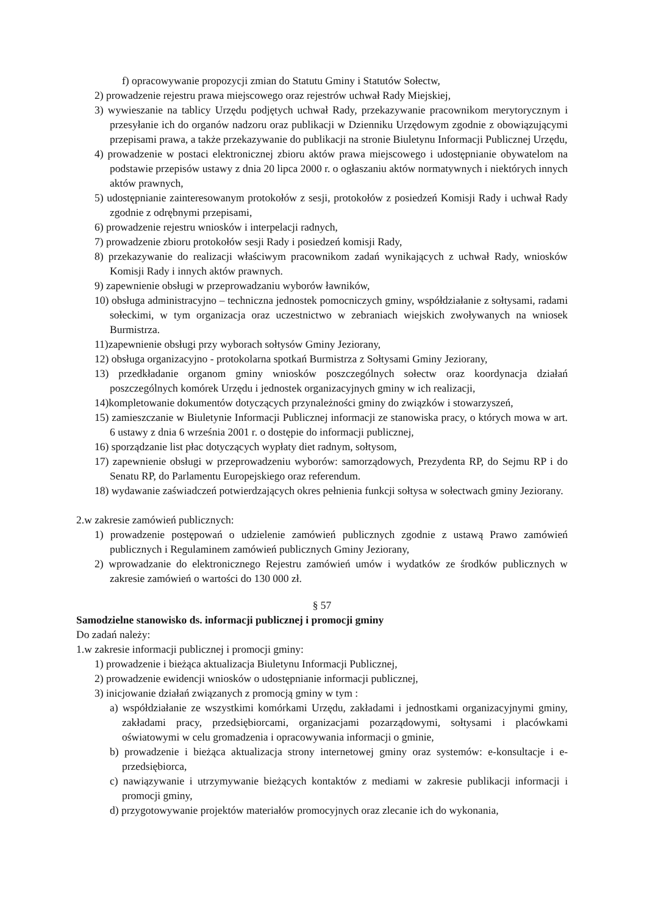f) opracowywanie propozycji zmian do Statutu Gminy i Statutów Sołectw,
2) prowadzenie rejestru prawa miejscowego oraz rejestrów uchwał Rady Miejskiej,
3) wywieszanie na tablicy Urzędu podjętych uchwał Rady, przekazywanie pracownikom merytorycznym i przesyłanie ich do organów nadzoru oraz publikacji w Dzienniku Urzędowym zgodnie z obowiązującymi przepisami prawa, a także przekazywanie do publikacji na stronie Biuletynu Informacji Publicznej Urzędu,
4) prowadzenie w postaci elektronicznej zbioru aktów prawa miejscowego i udostępnianie obywatelom na podstawie przepisów ustawy z dnia 20 lipca 2000 r. o ogłaszaniu aktów normatywnych i niektórych innych aktów prawnych,
5) udostępnianie zainteresowanym protokołów z sesji, protokołów z posiedzeń Komisji Rady i uchwał Rady zgodnie z odrębnymi przepisami,
6) prowadzenie rejestru wniosków i interpelacji radnych,
7) prowadzenie zbioru protokołów sesji Rady i posiedzeń komisji Rady,
8) przekazywanie do realizacji właściwym pracownikom zadań wynikających z uchwał Rady, wniosków Komisji Rady i innych aktów prawnych.
9) zapewnienie obsługi w przeprowadzaniu wyborów ławników,
10) obsługa administracyjno – techniczna jednostek pomocniczych gminy, współdziałanie z sołtysami, radami sołeckimi, w tym organizacja oraz uczestnictwo w zebraniach wiejskich zwoływanych na wniosek Burmistrza.
11)zapewnienie obsługi przy wyborach sołtysów Gminy Jeziorany,
12) obsługa organizacyjno - protokolarna spotkań Burmistrza z Sołtysami Gminy Jeziorany,
13) przedkładanie organom gminy wniosków poszczególnych sołectw oraz koordynacja działań poszczególnych komórek Urzędu i jednostek organizacyjnych gminy w ich realizacji,
14)kompletowanie dokumentów dotyczących przynależności gminy do związków i stowarzyszeń,
15) zamieszczanie w Biuletynie Informacji Publicznej informacji ze stanowiska pracy, o których mowa w art. 6 ustawy z dnia 6 września 2001 r. o dostępie do informacji publicznej,
16) sporządzanie list płac dotyczących wypłaty diet radnym, sołtysom,
17) zapewnienie obsługi w przeprowadzeniu wyborów: samorządowych, Prezydenta RP, do Sejmu RP i do Senatu RP, do Parlamentu Europejskiego oraz referendum.
18) wydawanie zaświadczeń potwierdzających okres pełnienia funkcji sołtysa w sołectwach gminy Jeziorany.
2.w zakresie zamówień publicznych:
1) prowadzenie postępowań o udzielenie zamówień publicznych zgodnie z ustawą Prawo zamówień publicznych i Regulaminem zamówień publicznych Gminy Jeziorany,
2) wprowadzanie do elektronicznego Rejestru zamówień umów i wydatków ze środków publicznych w zakresie zamówień o wartości do 130 000 zł.
§ 57
Samodzielne stanowisko ds. informacji publicznej i promocji gminy
Do zadań należy:
1.w zakresie informacji publicznej i promocji gminy:
1) prowadzenie i bieżąca aktualizacja Biuletynu Informacji Publicznej,
2) prowadzenie ewidencji wniosków o udostępnianie informacji publicznej,
3) inicjowanie działań związanych z promocją gminy w tym :
a) współdziałanie ze wszystkimi komórkami Urzędu, zakładami i jednostkami organizacyjnymi gminy, zakładami pracy, przedsiębiorcami, organizacjami pozarządowymi, sołtysami i placówkami oświatowymi w celu gromadzenia i opracowywania informacji o gminie,
b) prowadzenie i bieżąca aktualizacja strony internetowej gminy oraz systemów: e-konsultacje i e-przedsiębiorca,
c) nawiązywanie i utrzymywanie bieżących kontaktów z mediami w zakresie publikacji informacji i promocji gminy,
d) przygotowywanie projektów materiałów promocyjnych oraz zlecanie ich do wykonania,